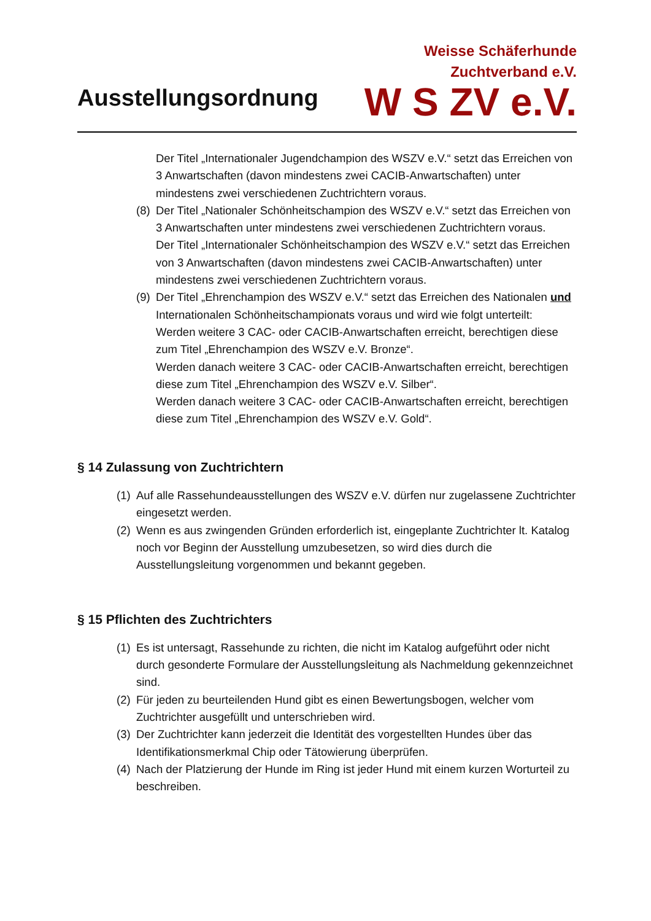Ausstellungsordnung
Weisse Schäferhunde
Zuchtverband e.V.
W S ZV e.V.
Der Titel „Internationaler Jugendchampion des WSZV e.V.“ setzt das Erreichen von 3 Anwartschaften (davon mindestens zwei CACIB-Anwartschaften) unter mindestens zwei verschiedenen Zuchtrichtern voraus.
(8)
Der Titel „Nationaler Schönheitschampion des WSZV e.V.“ setzt das Erreichen von 3 Anwartschaften unter mindestens zwei verschiedenen Zuchtrichtern voraus.
Der Titel „Internationaler Schönheitschampion des WSZV e.V.“ setzt das Erreichen von 3 Anwartschaften (davon mindestens zwei CACIB-Anwartschaften) unter mindestens zwei verschiedenen Zuchtrichtern voraus.
(9)
Der Titel „Ehrenchampion des WSZV e.V.“ setzt das Erreichen des Nationalen und Internationalen Schönheitschampionats voraus und wird wie folgt unterteilt:
Werden weitere 3 CAC- oder CACIB-Anwartschaften erreicht, berechtigen diese zum Titel „Ehrenchampion des WSZV e.V. Bronze“.
Werden danach weitere 3 CAC- oder CACIB-Anwartschaften erreicht, berechtigen diese zum Titel „Ehrenchampion des WSZV e.V. Silber“.
Werden danach weitere 3 CAC- oder CACIB-Anwartschaften erreicht, berechtigen diese zum Titel „Ehrenchampion des WSZV e.V. Gold“.
§ 14 Zulassung von Zuchtrichtern
(1)
Auf alle Rassehundeausstellungen des WSZV e.V. dürfen nur zugelassene Zuchtrichter eingesetzt werden.
(2)
Wenn es aus zwingenden Gründen erforderlich ist, eingeplante Zuchtrichter lt. Katalog noch vor Beginn der Ausstellung umzubesetzen, so wird dies durch die Ausstellungsleitung vorgenommen und bekannt gegeben.
§ 15 Pflichten des Zuchtrichters
(1)
Es ist untersagt, Rassehunde zu richten, die nicht im Katalog aufgeführt oder nicht durch gesonderte Formulare der Ausstellungsleitung als Nachmeldung gekennzeichnet sind.
(2)
Für jeden zu beurteilenden Hund gibt es einen Bewertungsbogen, welcher vom Zuchtrichter ausgefüllt und unterschrieben wird.
(3)
Der Zuchtrichter kann jederzeit die Identität des vorgestellten Hundes über das Identifikationsmerkmal Chip oder Tätowierung überprüfen.
(4)
Nach der Platzierung der Hunde im Ring ist jeder Hund mit einem kurzen Worturteil zu beschreiben.